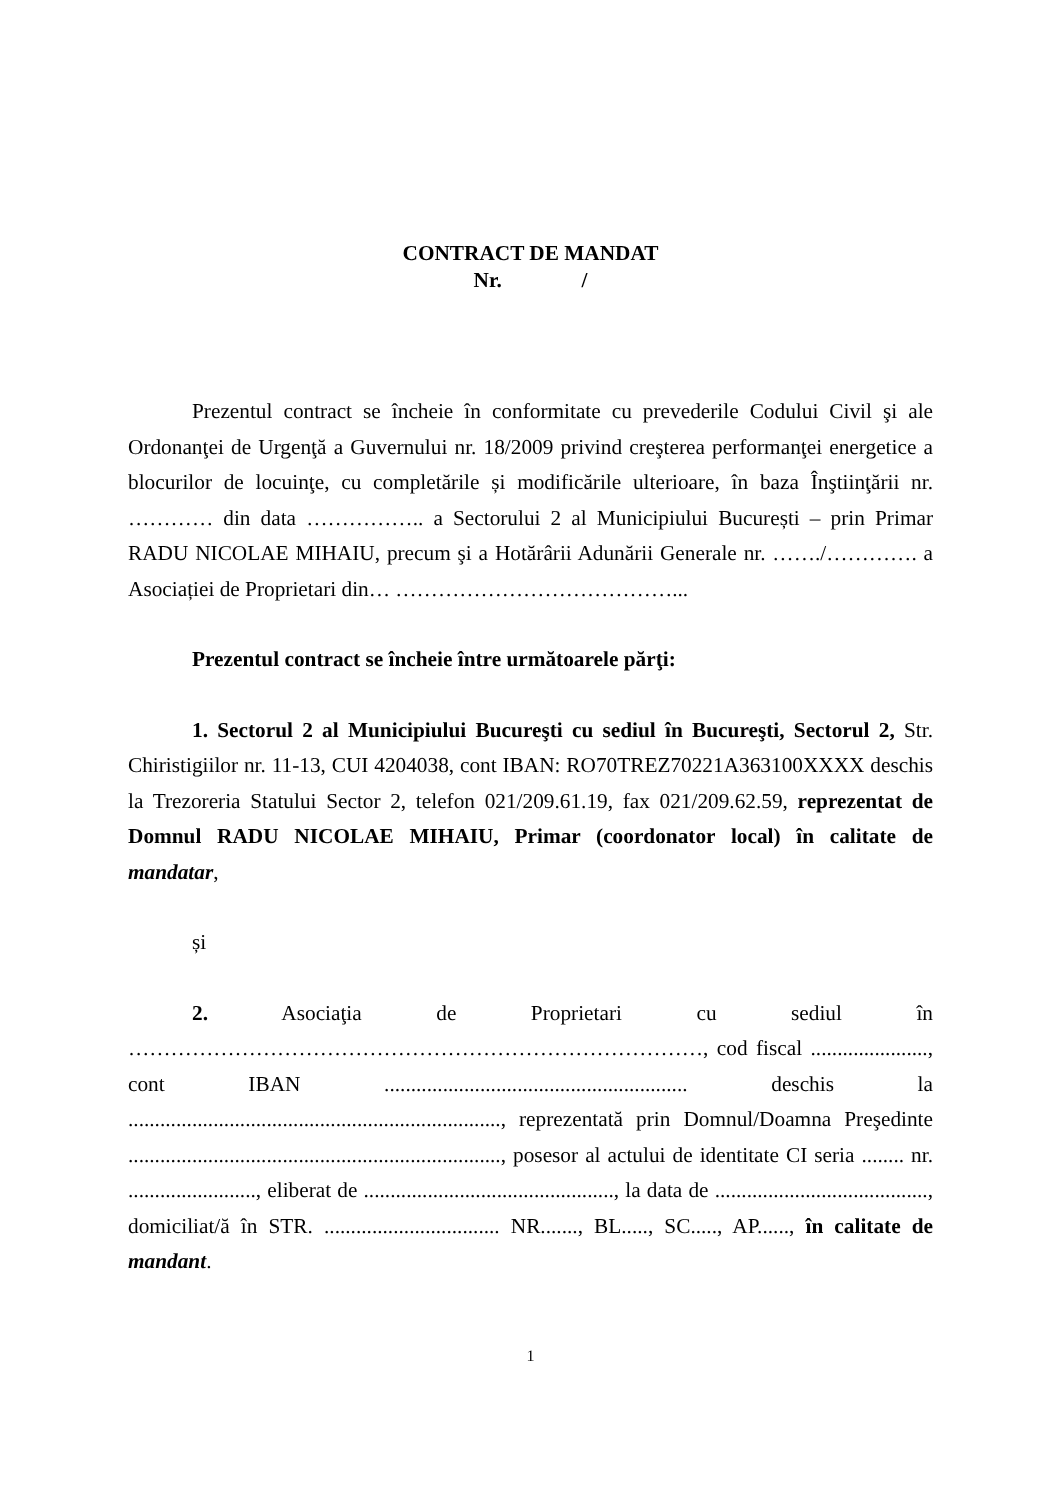CONTRACT DE MANDAT
Nr. /
Prezentul contract se încheie în conformitate cu prevederile Codului Civil şi ale Ordonanţei de Urgenţă a Guvernului nr. 18/2009 privind creşterea performanţei energetice a blocurilor de locuinţe, cu completările și modificările ulterioare, în baza Înştiinţării nr. ………… din data …………….. a Sectorului 2 al Municipiului București – prin Primar RADU NICOLAE MIHAIU, precum şi a Hotărârii Adunării Generale nr. ……./…………. a Asociației de Proprietari din… …………………………………...
Prezentul contract se încheie între următoarele părţi:
1. Sectorul 2 al Municipiului Bucureşti cu sediul în Bucureşti, Sectorul 2, Str. Chiristigiilor nr. 11-13, CUI 4204038, cont IBAN: RO70TREZ70221A363100XXXX deschis la Trezoreria Statului Sector 2, telefon 021/209.61.19, fax 021/209.62.59, reprezentat de Domnul RADU NICOLAE MIHAIU, Primar (coordonator local) în calitate de mandatar,
și
2. Asociaţia de Proprietari cu sediul în ………………………………………………………………………, cod fiscal ......................, cont IBAN ......................................................... deschis la ......................................................................, reprezentată prin Domnul/Doamna Preşedinte ......................................................................, posesor al actului de identitate CI seria ........ nr. ........................, eliberat de ..............................................., la data de ........................................, domiciliat/ă în STR. ................................. NR......., BL....., SC....., AP......, în calitate de mandant.
1